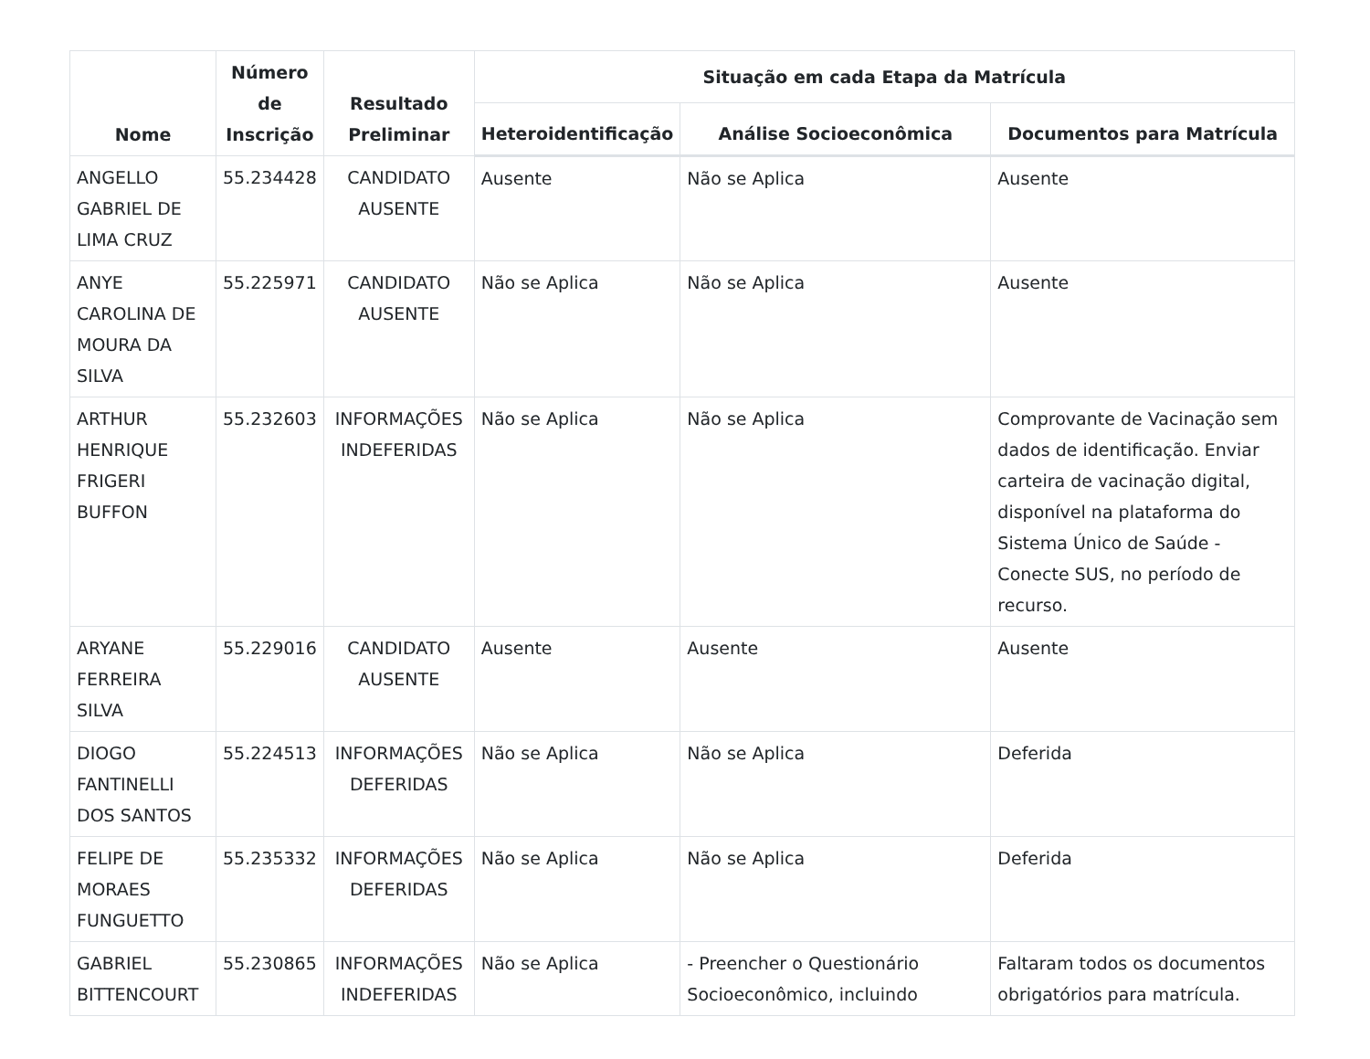| Nome | Número de Inscrição | Resultado Preliminar | Situação em cada Etapa da Matrícula | | |
| --- | --- | --- | --- | --- | --- |
| | | | Heteroidentificação | Análise Socioeconômica | Documentos para Matrícula |
| ANGELLO GABRIEL DE LIMA CRUZ | 55.234428 | CANDIDATO AUSENTE | Ausente | Não se Aplica | Ausente |
| ANYE CAROLINA DE MOURA DA SILVA | 55.225971 | CANDIDATO AUSENTE | Não se Aplica | Não se Aplica | Ausente |
| ARTHUR HENRIQUE FRIGERI BUFFON | 55.232603 | INFORMAÇÕES INDEFERIDAS | Não se Aplica | Não se Aplica | Comprovante de Vacinação sem dados de identificação. Enviar carteira de vacinação digital, disponível na plataforma do Sistema Único de Saúde - Conecte SUS, no período de recurso. |
| ARYANE FERREIRA SILVA | 55.229016 | CANDIDATO AUSENTE | Ausente | Ausente | Ausente |
| DIOGO FANTINELLI DOS SANTOS | 55.224513 | INFORMAÇÕES DEFERIDAS | Não se Aplica | Não se Aplica | Deferida |
| FELIPE DE MORAES FUNGUETTO | 55.235332 | INFORMAÇÕES DEFERIDAS | Não se Aplica | Não se Aplica | Deferida |
| GABRIEL BITTENCOURT | 55.230865 | INFORMAÇÕES INDEFERIDAS | Não se Aplica | - Preencher o Questionário Socioeconômico, incluindo | Faltaram todos os documentos obrigatórios para matrícula. |